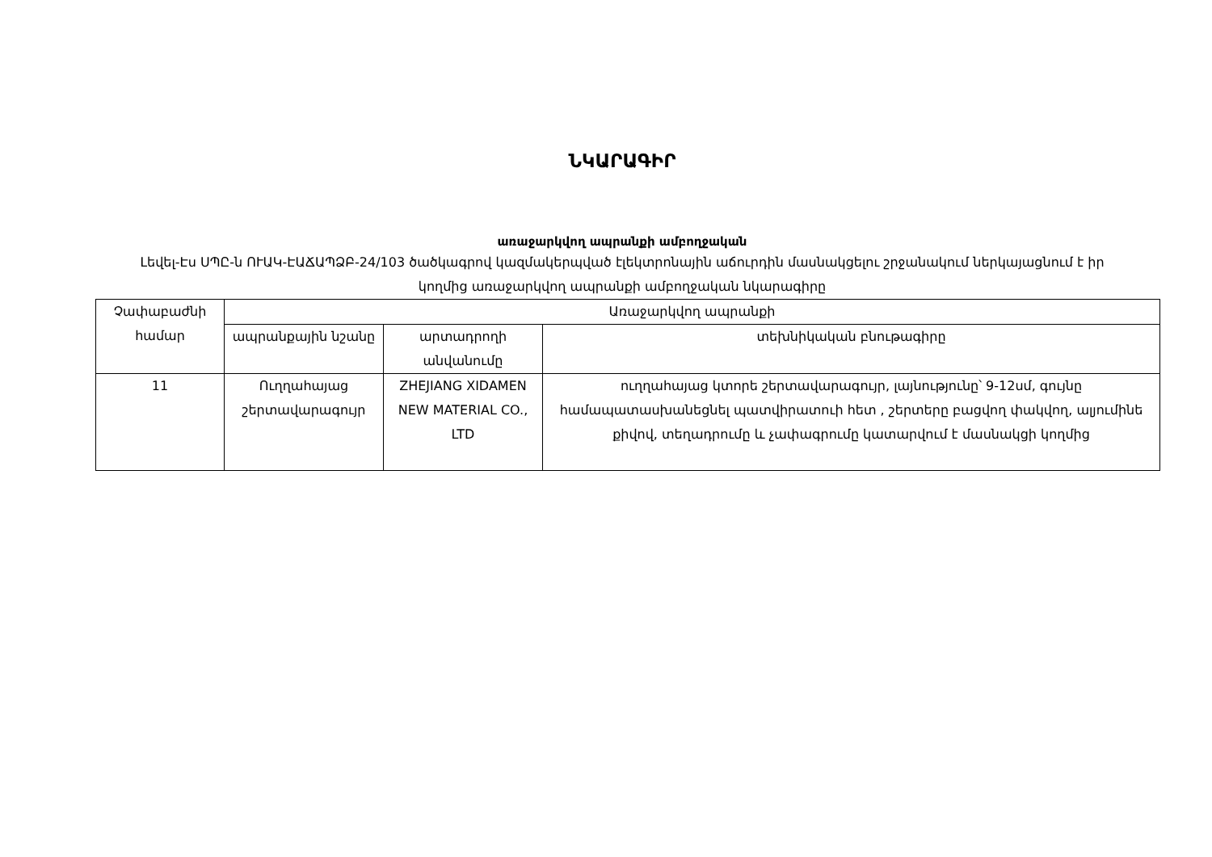ՆԿԱՐԱԳԻՐ
առաջարկվող ապրանքի ամբողջական
Լեվել-Էս ՍՊԸ-ն ՈՒԱԿ-ԷԱՃԱՊՁԲ-24/103 ծածկագրով կազմակերպված էլեկտրոնային աճուրդին մասնակցելու շրջանակում ներկայացնում է իր կողմից առաջարկվող ապրանքի ամբողջական նկարագիրը
| Չափաբաժնի համար | Առաջարկվող ապրանքի | | |
| --- | --- | --- | --- |
| | ապրանքային նշանը | արտադրողի անվանումը | տեխնիկական բնութագիրը |
| 11 | Ուղղահայաց շերտավարագույր | ZHEJIANG XIDAMEN NEW MATERIAL CO., LTD | ուղղահայաց կտորե շերտավարագույր, լայնությունը՝ 9-12սմ, գույնը համապատասխանեցնել պատվիրատուի հետ , շերտերը բացվող փակվող, ալյումինե քիվով, տեղադրումը և չափագրումը կատարվում է մասնակցի կողմից |